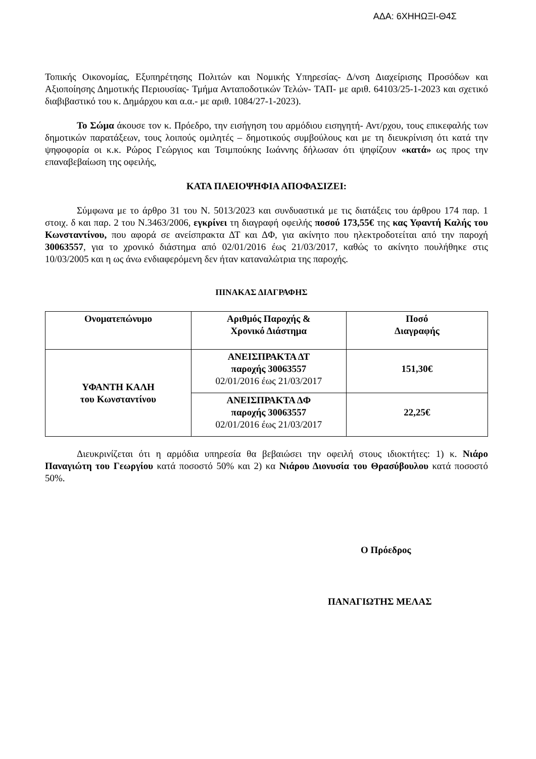ΑΔΑ: 6ΧΗΗΩΞΙ-Θ4Σ
Τοπικής Οικονομίας, Εξυπηρέτησης Πολιτών και Νομικής Υπηρεσίας- Δ/νση Διαχείρισης Προσόδων και Αξιοποίησης Δημοτικής Περιουσίας- Τμήμα Ανταποδοτικών Τελών- ΤΑΠ- με αριθ. 64103/25-1-2023 και σχετικό διαβιβαστικό του κ. Δημάρχου και α.α.- με αριθ. 1084/27-1-2023).
Το Σώμα άκουσε τον κ. Πρόεδρο, την εισήγηση του αρμόδιου εισηγητή- Αντ/ρχου, τους επικεφαλής των δημοτικών παρατάξεων, τους λοιπούς ομιλητές – δημοτικούς συμβούλους και με τη διευκρίνιση ότι κατά την ψηφοφορία οι κ.κ. Ρώρος Γεώργιος και Τσιμπούκης Ιωάννης δήλωσαν ότι ψηφίζουν «κατά» ως προς την επαναβεβαίωση της οφειλής,
ΚΑΤΑ ΠΛΕΙΟΨΗΦΙΑ ΑΠΟΦΑΣΙΖΕΙ:
Σύμφωνα με το άρθρο 31 του Ν. 5013/2023 και συνδυαστικά με τις διατάξεις του άρθρου 174 παρ. 1 στοιχ. δ και παρ. 2 του Ν.3463/2006, εγκρίνει τη διαγραφή οφειλής ποσού 173,55€ της κας Υφαντή Καλής του Κωνσταντίνου, που αφορά σε ανείσπρακτα ΔΤ και ΔΦ, για ακίνητο που ηλεκτροδοτείται από την παροχή 30063557, για το χρονικό διάστημα από 02/01/2016 έως 21/03/2017, καθώς το ακίνητο πουλήθηκε στις 10/03/2005 και η ως άνω ενδιαφερόμενη δεν ήταν καταναλώτρια της παροχής.
ΠΙΝΑΚΑΣ ΔΙΑΓΡΑΦΗΣ
| Ονοματεπώνυμο | Αριθμός Παροχής & Χρονικό Διάστημα | Ποσό Διαγραφής |
| --- | --- | --- |
| ΥΦΑΝΤΗ ΚΑΛΗ του Κωνσταντίνου | ΑΝΕΙΣΠΡΑΚΤΑ ΔΤ παροχής 30063557 02/01/2016 έως 21/03/2017 | 151,30€ |
| | ΑΝΕΙΣΠΡΑΚΤΑ ΔΦ παροχής 30063557 02/01/2016 έως 21/03/2017 | 22,25€ |
Διευκρινίζεται ότι η αρμόδια υπηρεσία θα βεβαιώσει την οφειλή στους ιδιοκτήτες: 1) κ. Νιάρο Παναγιώτη του Γεωργίου κατά ποσοστό 50% και 2) κα Νιάρου Διονυσία του Θρασύβουλου κατά ποσοστό 50%.
Ο Πρόεδρος
ΠΑΝΑΓΙΩΤΗΣ ΜΕΛΑΣ